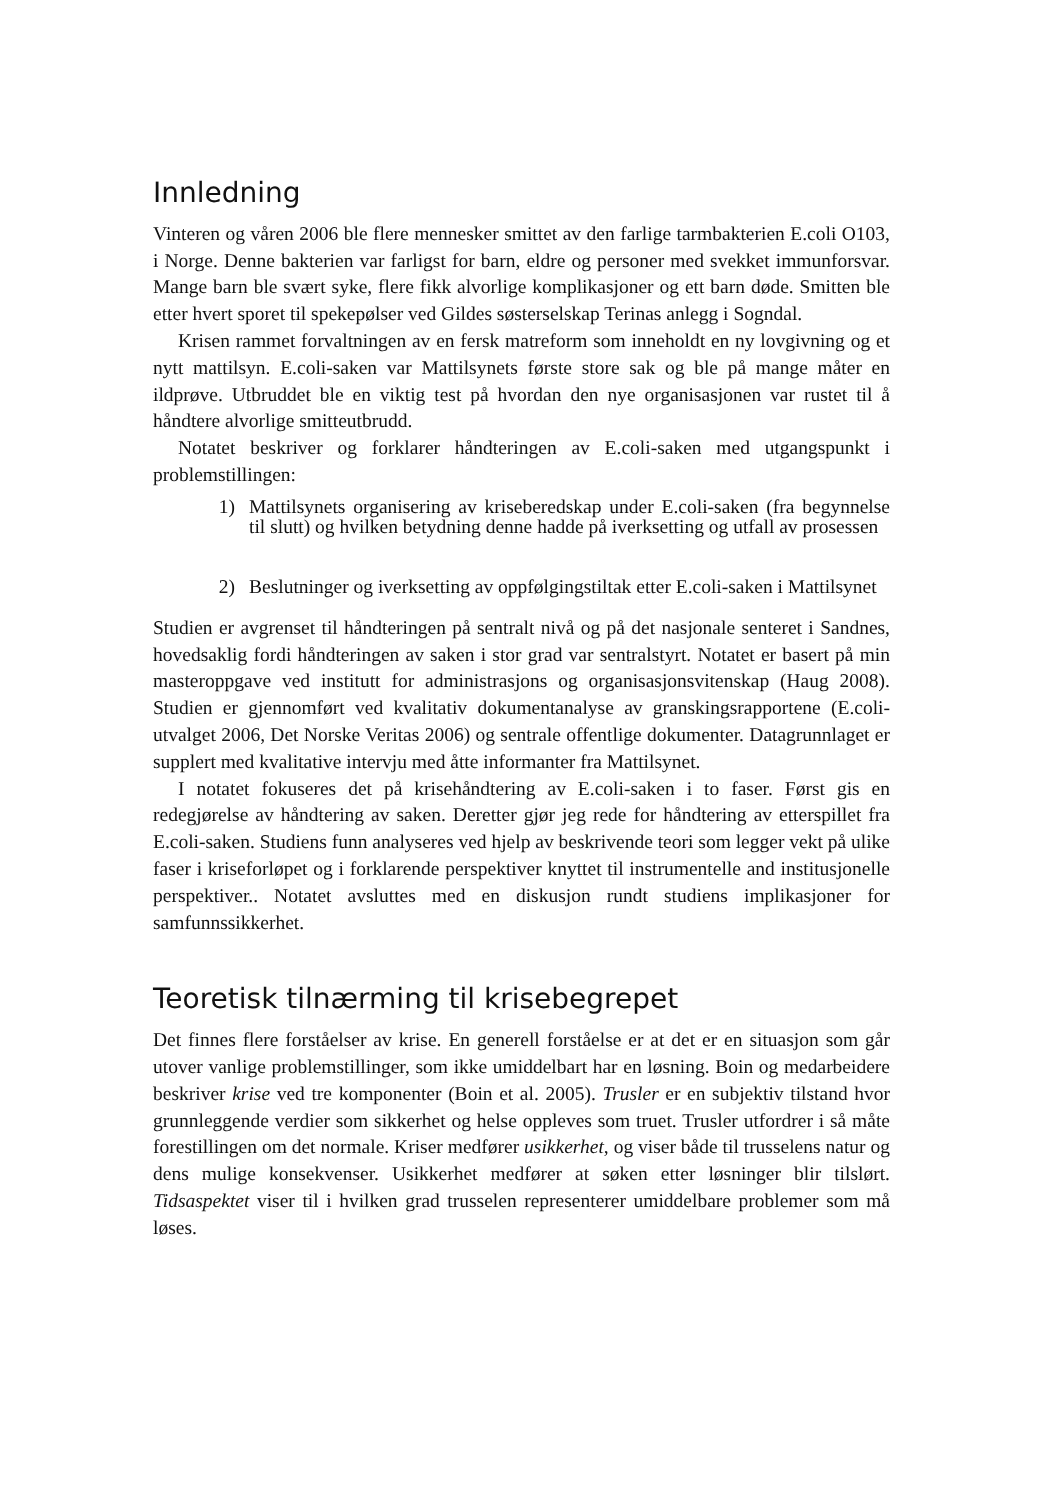Innledning
Vinteren og våren 2006 ble flere mennesker smittet av den farlige tarmbakterien E.coli O103, i Norge. Denne bakterien var farligst for barn, eldre og personer med svekket immunforsvar. Mange barn ble svært syke, flere fikk alvorlige komplikasjoner og ett barn døde. Smitten ble etter hvert sporet til spekepølser ved Gildes søsterselskap Terinas anlegg i Sogndal.
Krisen rammet forvaltningen av en fersk matreform som inneholdt en ny lovgivning og et nytt mattilsyn. E.coli-saken var Mattilsynets første store sak og ble på mange måter en ildprøve. Utbruddet ble en viktig test på hvordan den nye organisasjonen var rustet til å håndtere alvorlige smitteutbrudd.
Notatet beskriver og forklarer håndteringen av E.coli-saken med utgangspunkt i problemstillingen:
1) Mattilsynets organisering av kriseberedskap under E.coli-saken (fra begynnelse til slutt) og hvilken betydning denne hadde på iverksetting og utfall av prosessen
2) Beslutninger og iverksetting av oppfølgingstiltak etter E.coli-saken i Mattilsynet
Studien er avgrenset til håndteringen på sentralt nivå og på det nasjonale senteret i Sandnes, hovedsaklig fordi håndteringen av saken i stor grad var sentralstyrt. Notatet er basert på min masteroppgave ved institutt for administrasjons og organisasjonsvitenskap (Haug 2008). Studien er gjennomført ved kvalitativ dokumentanalyse av granskingsrapportene (E.coli-utvalget 2006, Det Norske Veritas 2006) og sentrale offentlige dokumenter. Datagrunnlaget er supplert med kvalitative intervju med åtte informanter fra Mattilsynet.
I notatet fokuseres det på krisehåndtering av E.coli-saken i to faser. Først gis en redegjørelse av håndtering av saken. Deretter gjør jeg rede for håndtering av etterspillet fra E.coli-saken. Studiens funn analyseres ved hjelp av beskrivende teori som legger vekt på ulike faser i kriseforløpet og i forklarende perspektiver knyttet til instrumentelle and institusjonelle perspektiver.. Notatet avsluttes med en diskusjon rundt studiens implikasjoner for samfunnssikkerhet.
Teoretisk tilnærming til krisebegrepet
Det finnes flere forståelser av krise. En generell forståelse er at det er en situasjon som går utover vanlige problemstillinger, som ikke umiddelbart har en løsning. Boin og medarbeidere beskriver krise ved tre komponenter (Boin et al. 2005). Trusler er en subjektiv tilstand hvor grunnleggende verdier som sikkerhet og helse oppleves som truet. Trusler utfordrer i så måte forestillingen om det normale. Kriser medfører usikkerhet, og viser både til trusselens natur og dens mulige konsekvenser. Usikkerhet medfører at søken etter løsninger blir tilslørt. Tidsaspektet viser til i hvilken grad trusselen representerer umiddelbare problemer som må løses.